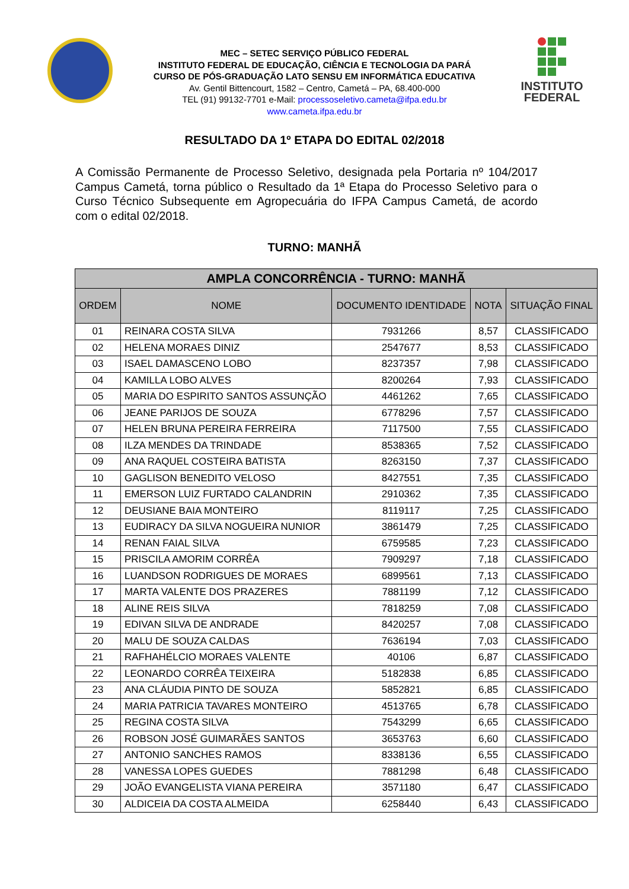MEC – SETEC SERVIÇO PÚBLICO FEDERAL
INSTITUTO FEDERAL DE EDUCAÇÃO, CIÊNCIA E TECNOLOGIA DA PARÁ
CURSO DE PÓS-GRADUAÇÃO LATO SENSU EM INFORMÁTICA EDUCATIVA
Av. Gentil Bittencourt, 1582 – Centro, Cametá – PA, 68.400-000
TEL (91) 99132-7701 e-Mail: processoseletivo.cameta@ifpa.edu.br
www.cameta.ifpa.edu.br
INSTITUTO
FEDERAL
RESULTADO DA 1º ETAPA DO EDITAL 02/2018
A Comissão Permanente de Processo Seletivo, designada pela Portaria nº 104/2017 Campus Cametá, torna público o Resultado da 1ª Etapa do Processo Seletivo para o Curso Técnico Subsequente em Agropecuária do IFPA Campus Cametá, de acordo com o edital 02/2018.
TURNO: MANHÃ
| AMPLA CONCORRÊNCIA - TURNO: MANHÃ | | | | |
| --- | --- | --- | --- | --- |
| ORDEM | NOME | DOCUMENTO IDENTIDADE | NOTA | SITUAÇÃO FINAL |
| 01 | REINARA COSTA SILVA | 7931266 | 8,57 | CLASSIFICADO |
| 02 | HELENA MORAES DINIZ | 2547677 | 8,53 | CLASSIFICADO |
| 03 | ISAEL DAMASCENO LOBO | 8237357 | 7,98 | CLASSIFICADO |
| 04 | KAMILLA LOBO ALVES | 8200264 | 7,93 | CLASSIFICADO |
| 05 | MARIA DO ESPIRITO SANTOS ASSUNÇÃO | 4461262 | 7,65 | CLASSIFICADO |
| 06 | JEANE PARIJOS DE SOUZA | 6778296 | 7,57 | CLASSIFICADO |
| 07 | HELEN BRUNA PEREIRA FERREIRA | 7117500 | 7,55 | CLASSIFICADO |
| 08 | ILZA MENDES DA TRINDADE | 8538365 | 7,52 | CLASSIFICADO |
| 09 | ANA RAQUEL COSTEIRA BATISTA | 8263150 | 7,37 | CLASSIFICADO |
| 10 | GAGLISON BENEDITO VELOSO | 8427551 | 7,35 | CLASSIFICADO |
| 11 | EMERSON LUIZ FURTADO CALANDRIN | 2910362 | 7,35 | CLASSIFICADO |
| 12 | DEUSIANE BAIA MONTEIRO | 8119117 | 7,25 | CLASSIFICADO |
| 13 | EUDIRACY DA SILVA NOGUEIRA NUNIOR | 3861479 | 7,25 | CLASSIFICADO |
| 14 | RENAN FAIAL SILVA | 6759585 | 7,23 | CLASSIFICADO |
| 15 | PRISCILA AMORIM CORRÊA | 7909297 | 7,18 | CLASSIFICADO |
| 16 | LUANDSON RODRIGUES DE MORAES | 6899561 | 7,13 | CLASSIFICADO |
| 17 | MARTA VALENTE DOS PRAZERES | 7881199 | 7,12 | CLASSIFICADO |
| 18 | ALINE REIS SILVA | 7818259 | 7,08 | CLASSIFICADO |
| 19 | EDIVAN SILVA DE ANDRADE | 8420257 | 7,08 | CLASSIFICADO |
| 20 | MALU DE SOUZA CALDAS | 7636194 | 7,03 | CLASSIFICADO |
| 21 | RAFHAHÉLCIO MORAES VALENTE | 40106 | 6,87 | CLASSIFICADO |
| 22 | LEONARDO CORRÊA TEIXEIRA | 5182838 | 6,85 | CLASSIFICADO |
| 23 | ANA CLÁUDIA PINTO DE SOUZA | 5852821 | 6,85 | CLASSIFICADO |
| 24 | MARIA PATRICIA TAVARES MONTEIRO | 4513765 | 6,78 | CLASSIFICADO |
| 25 | REGINA COSTA SILVA | 7543299 | 6,65 | CLASSIFICADO |
| 26 | ROBSON JOSÉ GUIMARÃES SANTOS | 3653763 | 6,60 | CLASSIFICADO |
| 27 | ANTONIO SANCHES RAMOS | 8338136 | 6,55 | CLASSIFICADO |
| 28 | VANESSA LOPES GUEDES | 7881298 | 6,48 | CLASSIFICADO |
| 29 | JOÃO EVANGELISTA VIANA PEREIRA | 3571180 | 6,47 | CLASSIFICADO |
| 30 | ALDICEIA DA COSTA ALMEIDA | 6258440 | 6,43 | CLASSIFICADO |